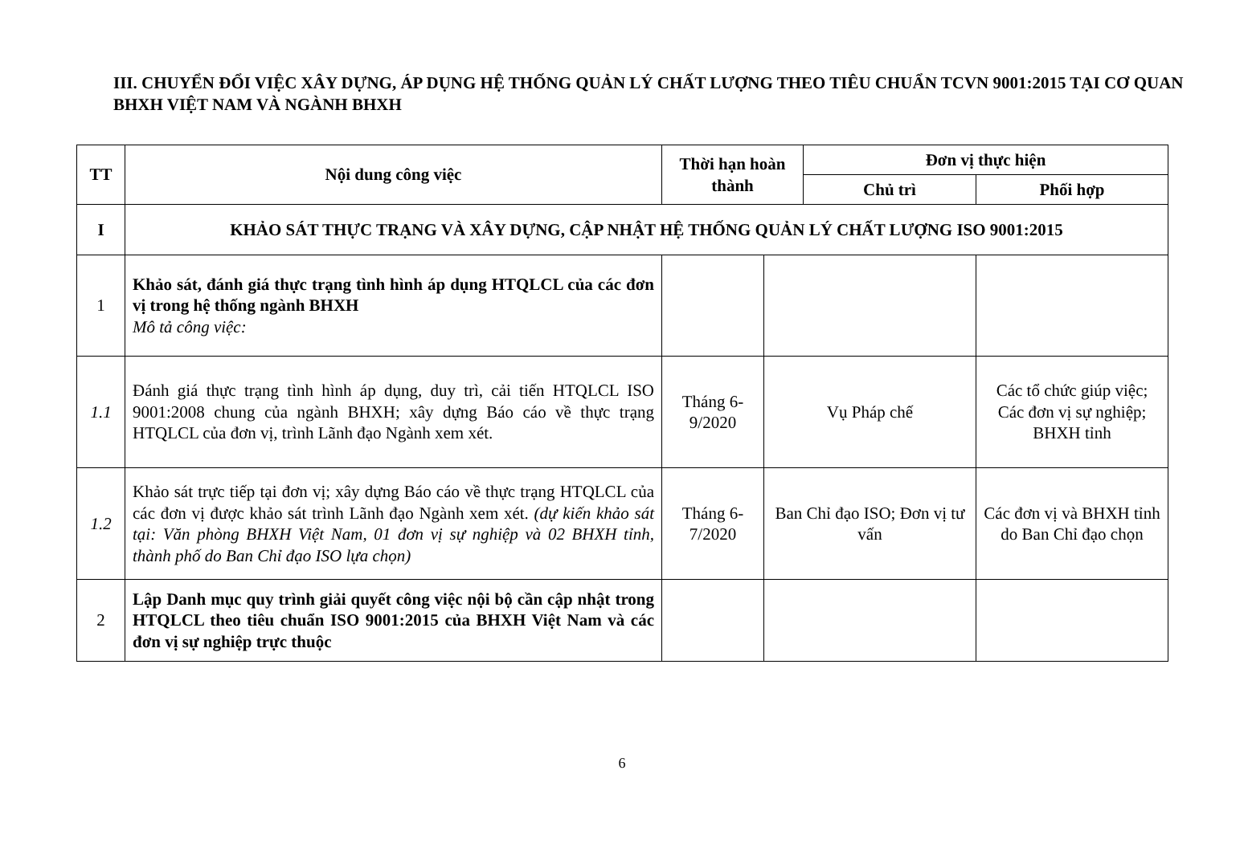III. CHUYỂN ĐỔI VIỆC XÂY DỰNG, ÁP DỤNG HỆ THỐNG QUẢN LÝ CHẤT LƯỢNG THEO TIÊU CHUẨN TCVN 9001:2015 TẠI CƠ QUAN BHXH VIỆT NAM VÀ NGÀNH BHXH
| TT | Nội dung công việc | Thời hạn hoàn thành | | Đơn vị thực hiện | |
| --- | --- | --- | --- | --- | --- |
| | | | | Chủ trì | Phối hợp |
| I | KHẢO SÁT THỰC TRẠNG VÀ XÂY DỰNG, CẬP NHẬT HỆ THỐNG QUẢN LÝ CHẤT LƯỢNG ISO 9001:2015 | | | | |
| 1 | Khảo sát, đánh giá thực trạng tình hình áp dụng HTQLCL của các đơn vị trong hệ thống ngành BHXH Mô tả công việc: | | | | |
| 1.1 | Đánh giá thực trạng tình hình áp dụng, duy trì, cải tiến HTQLCL ISO 9001:2008 chung của ngành BHXH; xây dựng Báo cáo về thực trạng HTQLCL của đơn vị, trình Lãnh đạo Ngành xem xét. | Tháng 6-9/2020 | Vụ Pháp chế | | Các tổ chức giúp việc; Các đơn vị sự nghiệp; BHXH tỉnh |
| 1.2 | Khảo sát trực tiếp tại đơn vị; xây dựng Báo cáo về thực trạng HTQLCL của các đơn vị được khảo sát trình Lãnh đạo Ngành xem xét. (dự kiến khảo sát tại: Văn phòng BHXH Việt Nam, 01 đơn vị sự nghiệp và 02 BHXH tỉnh, thành phố do Ban Chỉ đạo ISO lựa chọn) | Tháng 6-7/2020 | Ban Chỉ đạo ISO; Đơn vị tư vấn | | Các đơn vị và BHXH tỉnh do Ban Chỉ đạo chọn |
| 2 | Lập Danh mục quy trình giải quyết công việc nội bộ cần cập nhật trong HTQLCL theo tiêu chuẩn ISO 9001:2015 của BHXH Việt Nam và các đơn vị sự nghiệp trực thuộc | | | | |
6